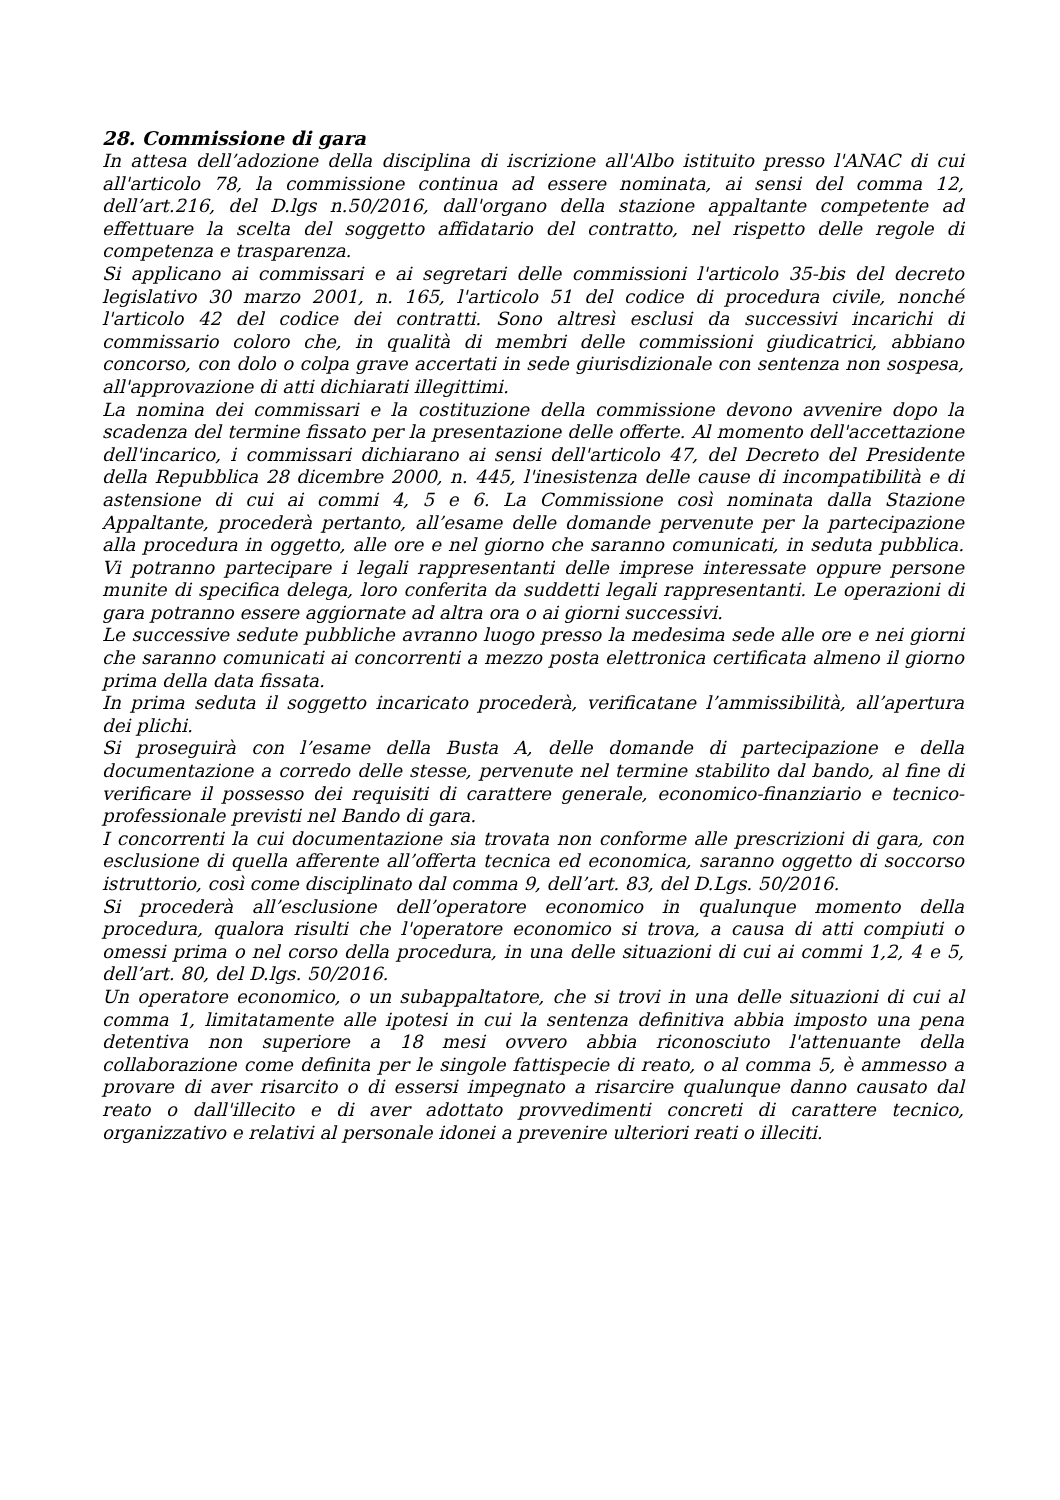28. Commissione di gara
In attesa dell’adozione della disciplina di iscrizione all'Albo istituito presso l'ANAC di cui all'articolo 78, la commissione continua ad essere nominata, ai sensi del comma 12, dell’art.216, del D.lgs n.50/2016, dall'organo della stazione appaltante competente ad effettuare la scelta del soggetto affidatario del contratto, nel rispetto delle regole di competenza e trasparenza.
Si applicano ai commissari e ai segretari delle commissioni l'articolo 35-bis del decreto legislativo 30 marzo 2001, n. 165, l'articolo 51 del codice di procedura civile, nonché l'articolo 42 del codice dei contratti. Sono altresì esclusi da successivi incarichi di commissario coloro che, in qualità di membri delle commissioni giudicatrici, abbiano concorso, con dolo o colpa grave accertati in sede giurisdizionale con sentenza non sospesa, all'approvazione di atti dichiarati illegittimi.
La nomina dei commissari e la costituzione della commissione devono avvenire dopo la scadenza del termine fissato per la presentazione delle offerte. Al momento dell'accettazione dell'incarico, i commissari dichiarano ai sensi dell'articolo 47, del Decreto del Presidente della Repubblica 28 dicembre 2000, n. 445, l'inesistenza delle cause di incompatibilità e di astensione di cui ai commi 4, 5 e 6. La Commissione così nominata dalla Stazione Appaltante, procederà pertanto, all’esame delle domande pervenute per la partecipazione alla procedura in oggetto, alle ore e nel giorno che saranno comunicati, in seduta pubblica. Vi potranno partecipare i legali rappresentanti delle imprese interessate oppure persone munite di specifica delega, loro conferita da suddetti legali rappresentanti. Le operazioni di gara potranno essere aggiornate ad altra ora o ai giorni successivi.
Le successive sedute pubbliche avranno luogo presso la medesima sede alle ore e nei giorni che saranno comunicati ai concorrenti a mezzo posta elettronica certificata almeno il giorno prima della data fissata.
In prima seduta il soggetto incaricato procederà, verificatane l’ammissibilità, all’apertura dei plichi.
Si proseguirà con l’esame della Busta A, delle domande di partecipazione e della documentazione a corredo delle stesse, pervenute nel termine stabilito dal bando, al fine di verificare il possesso dei requisiti di carattere generale, economico-finanziario e tecnico-professionale previsti nel Bando di gara.
I concorrenti la cui documentazione sia trovata non conforme alle prescrizioni di gara, con esclusione di quella afferente all’offerta tecnica ed economica, saranno oggetto di soccorso istruttorio, così come disciplinato dal comma 9, dell’art. 83, del D.Lgs. 50/2016.
Si procederà all’esclusione dell’operatore economico in qualunque momento della procedura, qualora risulti che l'operatore economico si trova, a causa di atti compiuti o omessi prima o nel corso della procedura, in una delle situazioni di cui ai commi 1,2, 4 e 5, dell’art. 80, del D.lgs. 50/2016.
Un operatore economico, o un subappaltatore, che si trovi in una delle situazioni di cui al comma 1, limitatamente alle ipotesi in cui la sentenza definitiva abbia imposto una pena detentiva non superiore a 18 mesi ovvero abbia riconosciuto l'attenuante della collaborazione come definita per le singole fattispecie di reato, o al comma 5, è ammesso a provare di aver risarcito o di essersi impegnato a risarcire qualunque danno causato dal reato o dall'illecito e di aver adottato provvedimenti concreti di carattere tecnico, organizzativo e relativi al personale idonei a prevenire ulteriori reati o illeciti.